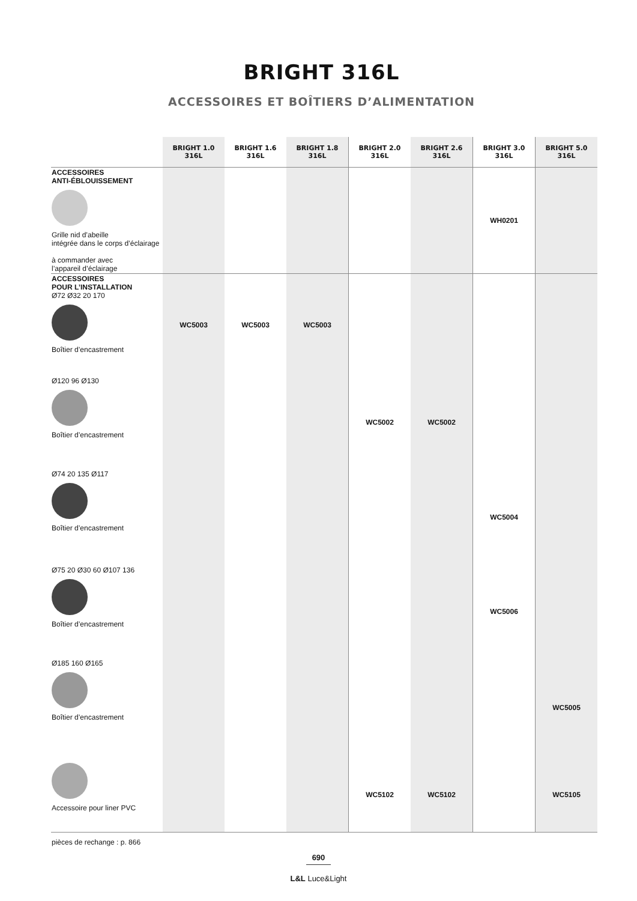BRIGHT 316L
ACCESSOIRES ET BOÎTIERS D’ALIMENTATION
| | BRIGHT 1.0 316L | BRIGHT 1.6 316L | BRIGHT 1.8 316L | BRIGHT 2.0 316L | BRIGHT 2.6 316L | BRIGHT 3.0 316L | BRIGHT 5.0 316L |
| --- | --- | --- | --- | --- | --- | --- | --- |
| ACCESSOIRES ANTI-ÉBLOUISSEMENT Grille nid d’abeille intégrée dans le corps d’éclairage à commander avec l’appareil d’éclairage | | | | | | WH0201 | |
| ACCESSOIRES POUR L’INSTALLATION Ø72 Ø32 20 170 Boîtier d’encastrement | WC5003 | WC5003 | WC5003 | | | | |
| Ø120 96 Ø130 Boîtier d’encastrement | | | | WC5002 | WC5002 | | |
| Ø74 20 135 Ø117 Boîtier d’encastrement | | | | | | WC5004 | |
| Ø75 20 Ø30 60 Ø107 136 Boîtier d’encastrement | | | | | | WC5006 | |
| Ø185 160 Ø165 Boîtier d’encastrement | | | | | | | WC5005 |
| Accessoire pour liner PVC | | | | WC5102 | WC5102 | | WC5105 |
pièces de rechange : p. 866
690
L&L Luce&Light